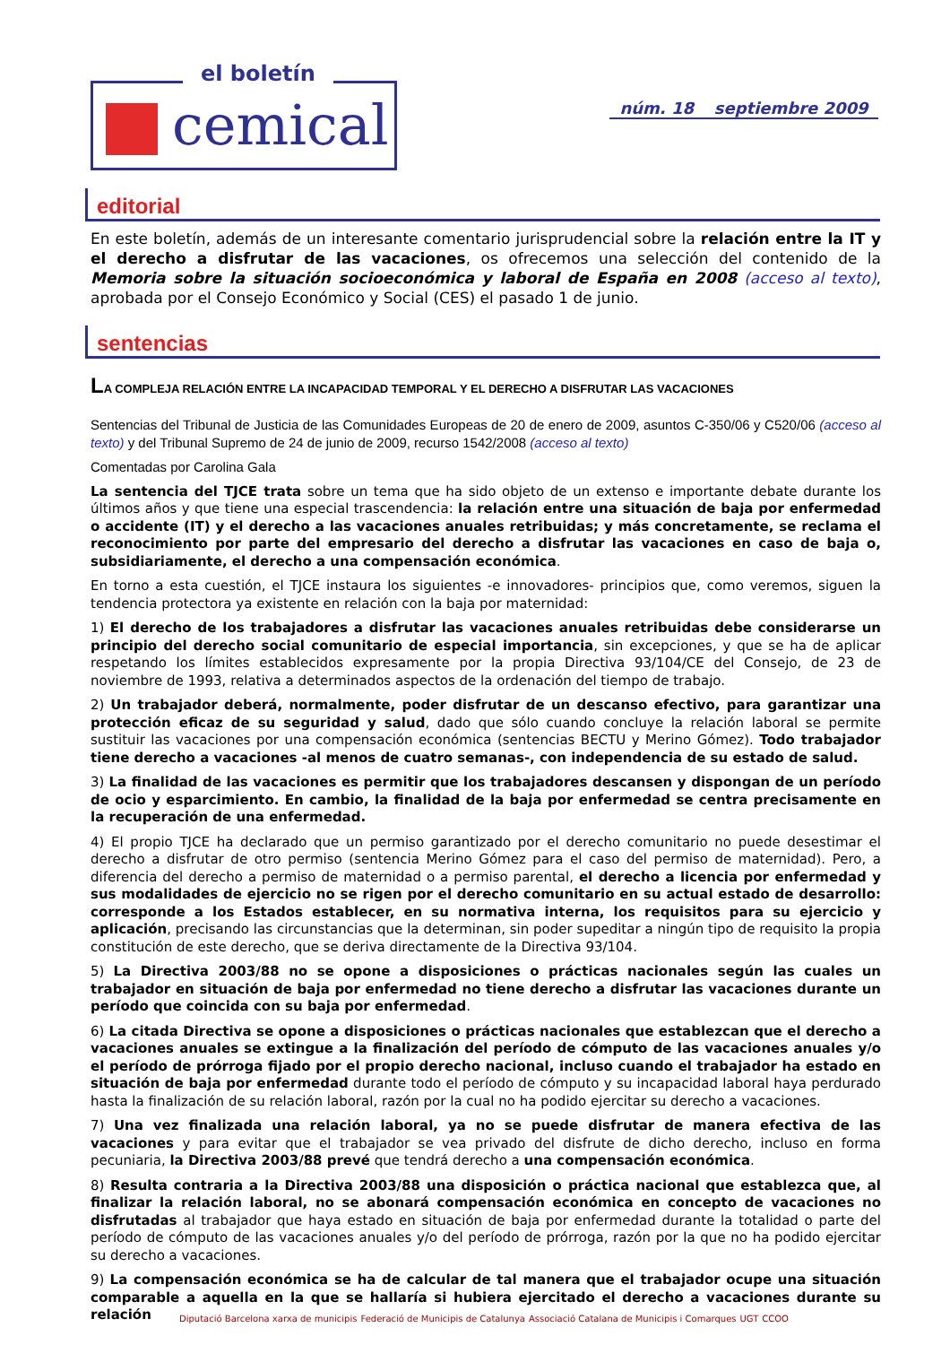el boletín
cemical
núm. 18 septiembre 2009
editorial
En este boletín, además de un interesante comentario jurisprudencial sobre la relación entre la IT y el derecho a disfrutar de las vacaciones, os ofrecemos una selección del contenido de la Memoria sobre la situación socioeconómica y laboral de España en 2008 (acceso al texto), aprobada por el Consejo Económico y Social (CES) el pasado 1 de junio.
sentencias
LA COMPLEJA RELACIÓN ENTRE LA INCAPACIDAD TEMPORAL Y EL DERECHO A DISFRUTAR LAS VACACIONES
Sentencias del Tribunal de Justicia de las Comunidades Europeas de 20 de enero de 2009, asuntos C-350/06 y C520/06 (acceso al texto) y del Tribunal Supremo de 24 de junio de 2009, recurso 1542/2008 (acceso al texto)
Comentadas por Carolina Gala
La sentencia del TJCE trata sobre un tema que ha sido objeto de un extenso e importante debate durante los últimos años y que tiene una especial trascendencia: la relación entre una situación de baja por enfermedad o accidente (IT) y el derecho a las vacaciones anuales retribuidas; y más concretamente, se reclama el reconocimiento por parte del empresario del derecho a disfrutar las vacaciones en caso de baja o, subsidiariamente, el derecho a una compensación económica.
En torno a esta cuestión, el TJCE instaura los siguientes -e innovadores- principios que, como veremos, siguen la tendencia protectora ya existente en relación con la baja por maternidad:
1) El derecho de los trabajadores a disfrutar las vacaciones anuales retribuidas debe considerarse un principio del derecho social comunitario de especial importancia, sin excepciones, y que se ha de aplicar respetando los límites establecidos expresamente por la propia Directiva 93/104/CE del Consejo, de 23 de noviembre de 1993, relativa a determinados aspectos de la ordenación del tiempo de trabajo.
2) Un trabajador deberá, normalmente, poder disfrutar de un descanso efectivo, para garantizar una protección eficaz de su seguridad y salud, dado que sólo cuando concluye la relación laboral se permite sustituir las vacaciones por una compensación económica (sentencias BECTU y Merino Gómez). Todo trabajador tiene derecho a vacaciones -al menos de cuatro semanas-, con independencia de su estado de salud.
3) La finalidad de las vacaciones es permitir que los trabajadores descansen y dispongan de un período de ocio y esparcimiento. En cambio, la finalidad de la baja por enfermedad se centra precisamente en la recuperación de una enfermedad.
4) El propio TJCE ha declarado que un permiso garantizado por el derecho comunitario no puede desestimar el derecho a disfrutar de otro permiso (sentencia Merino Gómez para el caso del permiso de maternidad). Pero, a diferencia del derecho a permiso de maternidad o a permiso parental, el derecho a licencia por enfermedad y sus modalidades de ejercicio no se rigen por el derecho comunitario en su actual estado de desarrollo: corresponde a los Estados establecer, en su normativa interna, los requisitos para su ejercicio y aplicación, precisando las circunstancias que la determinan, sin poder supeditar a ningún tipo de requisito la propia constitución de este derecho, que se deriva directamente de la Directiva 93/104.
5) La Directiva 2003/88 no se opone a disposiciones o prácticas nacionales según las cuales un trabajador en situación de baja por enfermedad no tiene derecho a disfrutar las vacaciones durante un período que coincida con su baja por enfermedad.
6) La citada Directiva se opone a disposiciones o prácticas nacionales que establezcan que el derecho a vacaciones anuales se extingue a la finalización del período de cómputo de las vacaciones anuales y/o el período de prórroga fijado por el propio derecho nacional, incluso cuando el trabajador ha estado en situación de baja por enfermedad durante todo el período de cómputo y su incapacidad laboral haya perdurado hasta la finalización de su relación laboral, razón por la cual no ha podido ejercitar su derecho a vacaciones.
7) Una vez finalizada una relación laboral, ya no se puede disfrutar de manera efectiva de las vacaciones y para evitar que el trabajador se vea privado del disfrute de dicho derecho, incluso en forma pecuniaria, la Directiva 2003/88 prevé que tendrá derecho a una compensación económica.
8) Resulta contraria a la Directiva 2003/88 una disposición o práctica nacional que establezca que, al finalizar la relación laboral, no se abonará compensación económica en concepto de vacaciones no disfrutadas al trabajador que haya estado en situación de baja por enfermedad durante la totalidad o parte del período de cómputo de las vacaciones anuales y/o del período de prórroga, razón por la que no ha podido ejercitar su derecho a vacaciones.
9) La compensación económica se ha de calcular de tal manera que el trabajador ocupe una situación comparable a aquella en la que se hallaría si hubiera ejercitado el derecho a vacaciones durante su relación
Diputació Barcelona xarxa de municipis Federació de Municipis de Catalunya Associació Catalana de Municipis i Comarques UGT CCOO